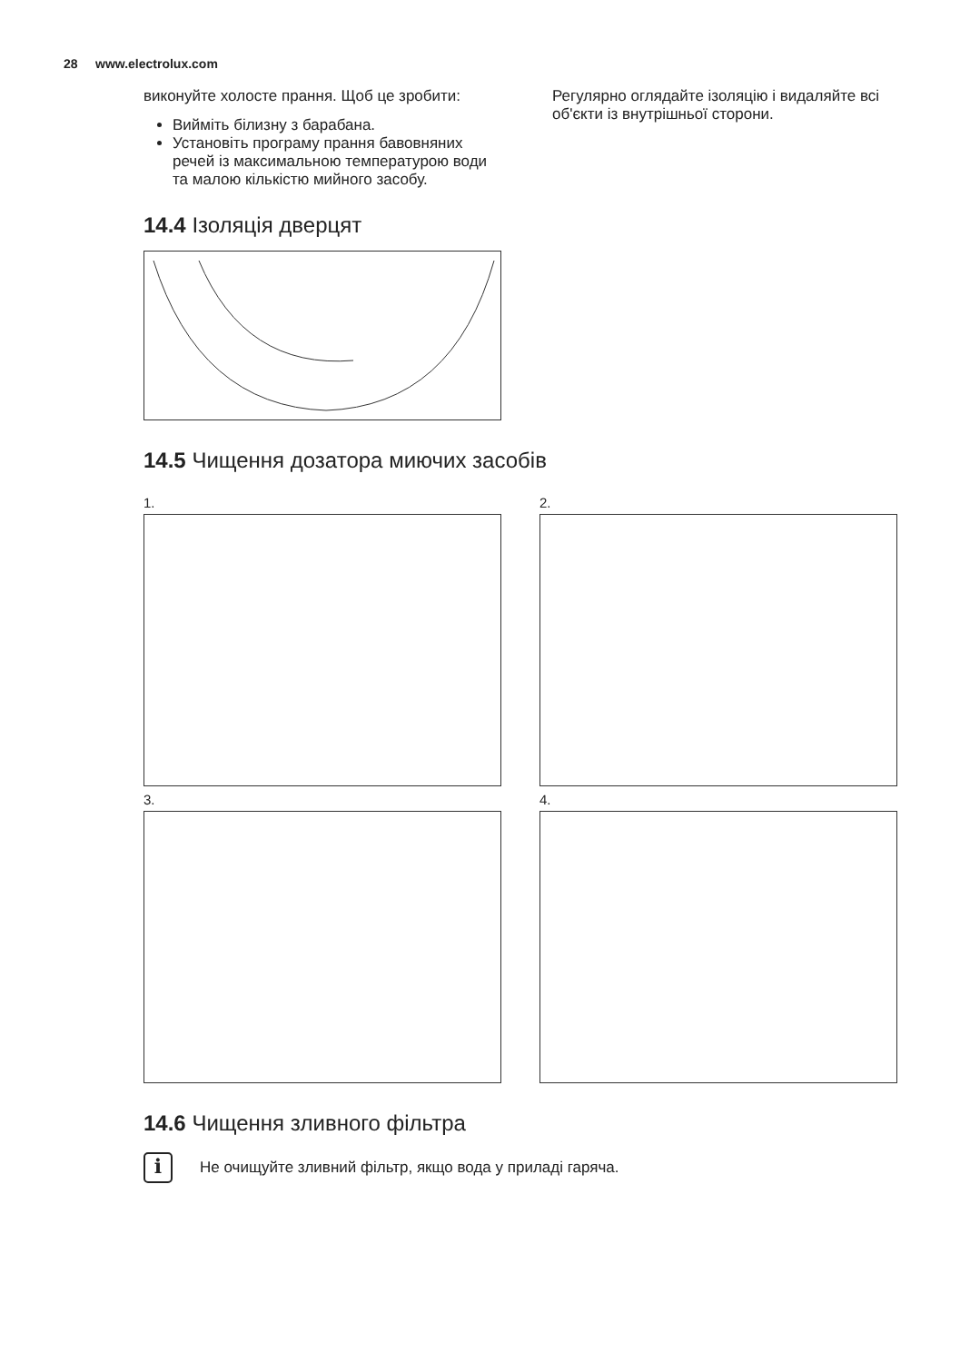28 www.electrolux.com
виконуйте холосте прання. Щоб це зробити:
Вийміть білизну з барабана.
Установіть програму прання бавовняних речей із максимальною температурою води та малою кількістю мийного засобу.
14.4 Ізоляція дверцят
Регулярно оглядайте ізоляцію і видаляйте всі об'єкти із внутрішньої сторони.
14.5 Чищення дозатора миючих засобів
1.
2.
3.
4.
14.6 Чищення зливного фільтра
i
Не очищуйте зливний фільтр, якщо вода у приладі гаряча.